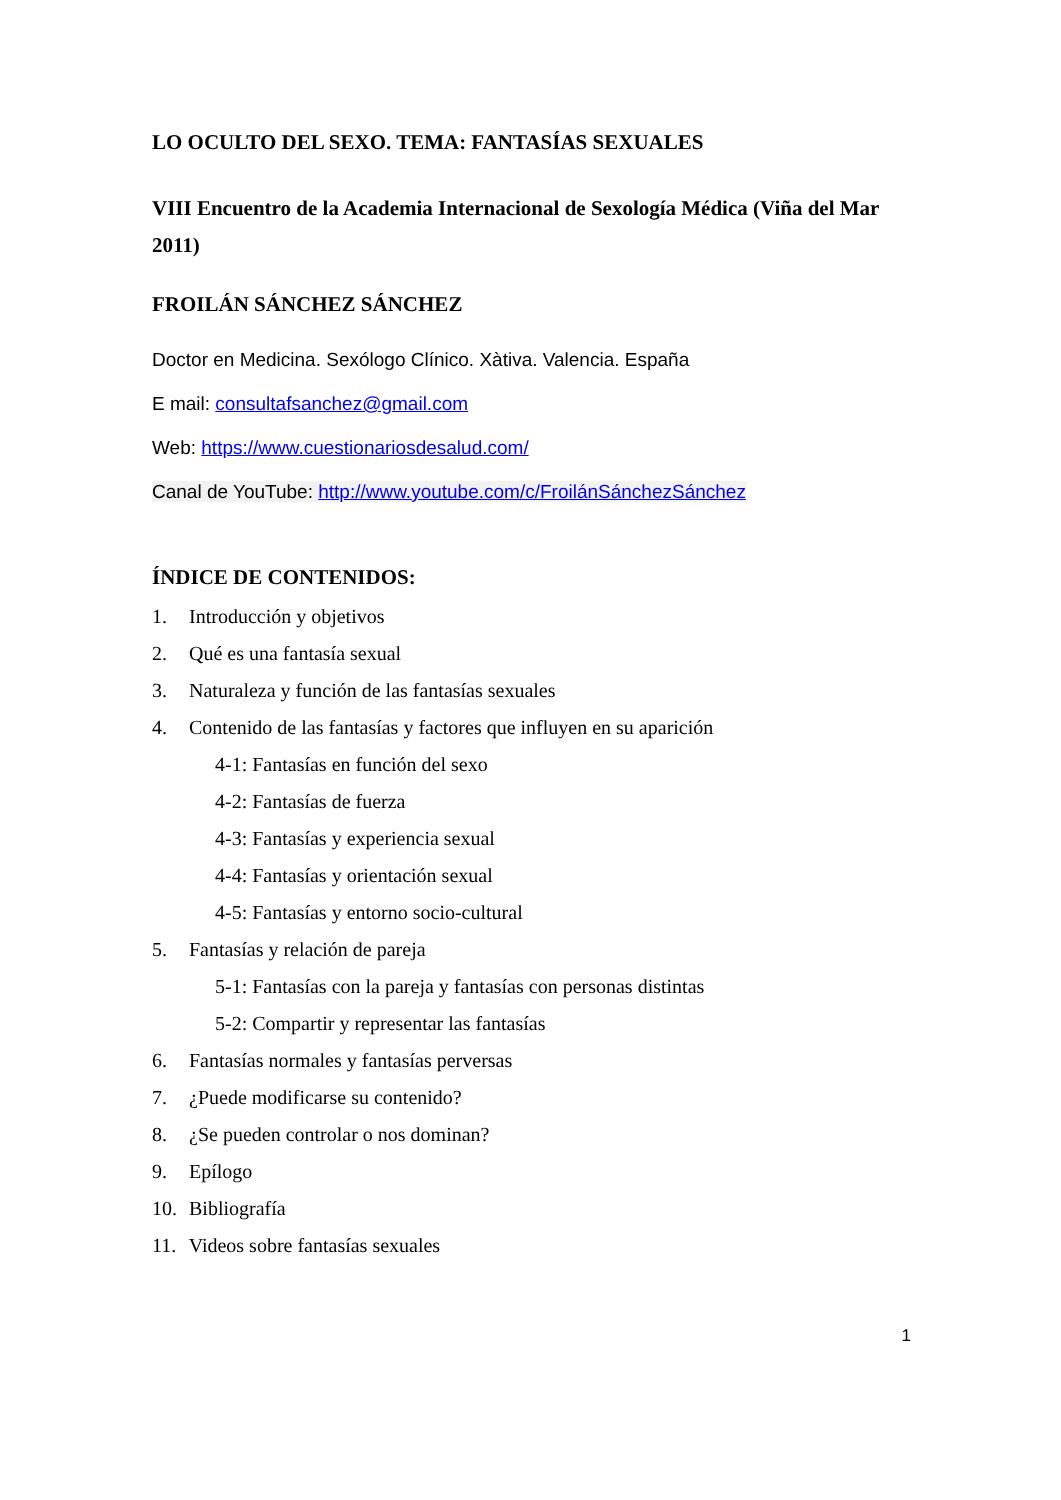LO OCULTO DEL SEXO. TEMA: FANTASÍAS SEXUALES
VIII Encuentro de la Academia Internacional de Sexología Médica (Viña del Mar 2011)
FROILÁN SÁNCHEZ SÁNCHEZ
Doctor en Medicina. Sexólogo Clínico. Xàtiva. Valencia. España
E mail: consultafsanchez@gmail.com
Web: https://www.cuestionariosdesalud.com/
Canal de YouTube: http://www.youtube.com/c/FroilánSánchezSánchez
ÍNDICE DE CONTENIDOS:
1. Introducción y objetivos
2. Qué es una fantasía sexual
3. Naturaleza y función de las fantasías sexuales
4. Contenido de las fantasías y factores que influyen en su aparición
4-1: Fantasías en función del sexo
4-2: Fantasías de fuerza
4-3: Fantasías y experiencia sexual
4-4: Fantasías y orientación sexual
4-5: Fantasías y entorno socio-cultural
5. Fantasías y relación de pareja
5-1: Fantasías con la pareja y fantasías con personas distintas
5-2: Compartir y representar las fantasías
6. Fantasías normales y fantasías perversas
7. ¿Puede modificarse su contenido?
8. ¿Se pueden controlar o nos dominan?
9. Epílogo
10. Bibliografía
11. Videos sobre fantasías sexuales
1